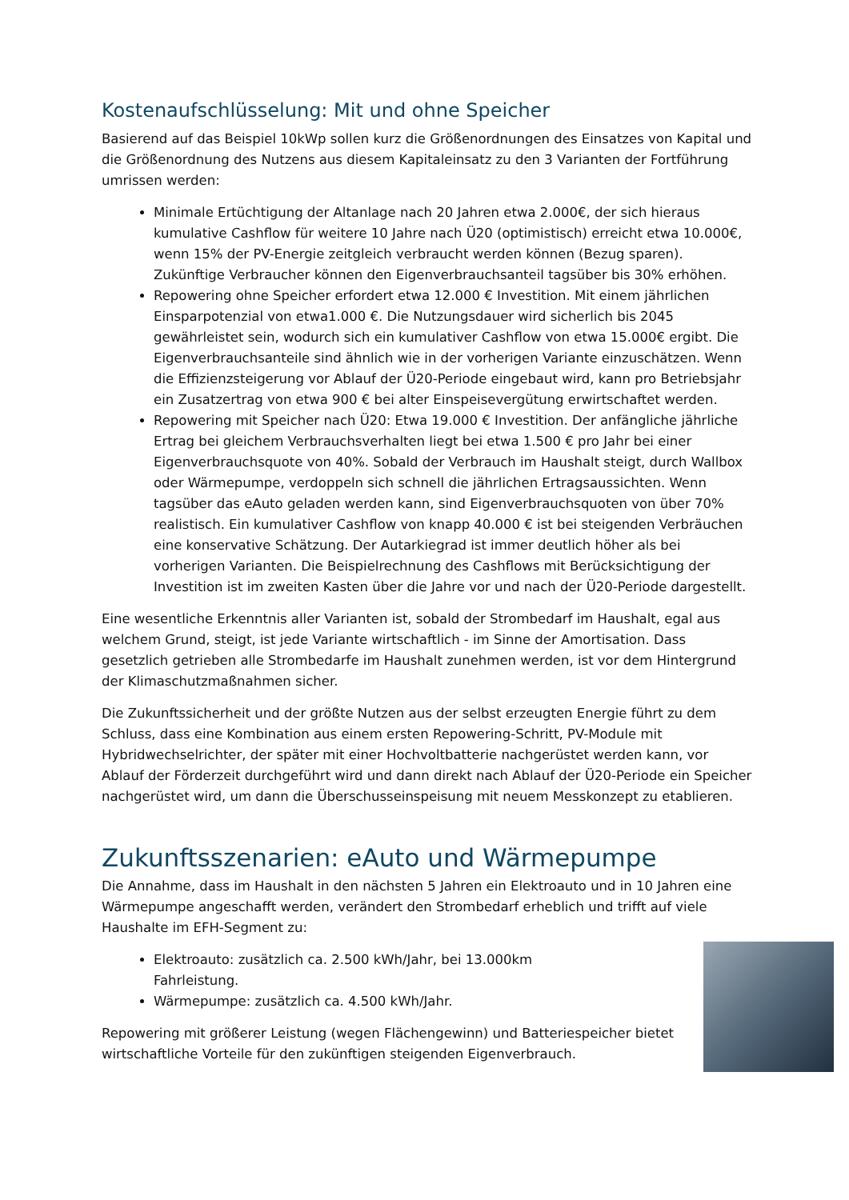Kostenaufschlüsselung: Mit und ohne Speicher
Basierend auf das Beispiel 10kWp sollen kurz die Größenordnungen des Einsatzes von Kapital und die Größenordnung des Nutzens aus diesem Kapitaleinsatz zu den 3 Varianten der Fortführung umrissen werden:
Minimale Ertüchtigung der Altanlage nach 20 Jahren etwa 2.000€, der sich hieraus kumulative Cashflow für weitere 10 Jahre nach Ü20 (optimistisch) erreicht etwa 10.000€, wenn 15% der PV-Energie zeitgleich verbraucht werden können (Bezug sparen). Zukünftige Verbraucher können den Eigenverbrauchsanteil tagsüber bis 30% erhöhen.
Repowering ohne Speicher erfordert etwa 12.000 € Investition. Mit einem jährlichen Einsparpotenzial von etwa1.000 €. Die Nutzungsdauer wird sicherlich bis 2045 gewährleistet sein, wodurch sich ein kumulativer Cashflow von etwa 15.000€ ergibt. Die Eigenverbrauchsanteile sind ähnlich wie in der vorherigen Variante einzuschätzen. Wenn die Effizienzsteigerung vor Ablauf der Ü20-Periode eingebaut wird, kann pro Betriebsjahr ein Zusatzertrag von etwa 900 € bei alter Einspeisevergütung erwirtschaftet werden.
Repowering mit Speicher nach Ü20: Etwa 19.000 € Investition. Der anfängliche jährliche Ertrag bei gleichem Verbrauchsverhalten liegt bei etwa 1.500 € pro Jahr bei einer Eigenverbrauchsquote von 40%. Sobald der Verbrauch im Haushalt steigt, durch Wallbox oder Wärmepumpe, verdoppeln sich schnell die jährlichen Ertragsaussichten. Wenn tagsüber das eAuto geladen werden kann, sind Eigenverbrauchsquoten von über 70% realistisch. Ein kumulativer Cashflow von knapp 40.000 € ist bei steigenden Verbräuchen eine konservative Schätzung. Der Autarkiegrad ist immer deutlich höher als bei vorherigen Varianten. Die Beispielrechnung des Cashflows mit Berücksichtigung der Investition ist im zweiten Kasten über die Jahre vor und nach der Ü20-Periode dargestellt.
Eine wesentliche Erkenntnis aller Varianten ist, sobald der Strombedarf im Haushalt, egal aus welchem Grund, steigt, ist jede Variante wirtschaftlich - im Sinne der Amortisation. Dass gesetzlich getrieben alle Strombedarfe im Haushalt zunehmen werden, ist vor dem Hintergrund der Klimaschutzmaßnahmen sicher.
Die Zukunftssicherheit und der größte Nutzen aus der selbst erzeugten Energie führt zu dem Schluss, dass eine Kombination aus einem ersten Repowering-Schritt, PV-Module mit Hybridwechselrichter, der später mit einer Hochvoltbatterie nachgerüstet werden kann, vor Ablauf der Förderzeit durchgeführt wird und dann direkt nach Ablauf der Ü20-Periode ein Speicher nachgerüstet wird, um dann die Überschusseinspeisung mit neuem Messkonzept zu etablieren.
Zukunftsszenarien: eAuto und Wärmepumpe
Die Annahme, dass im Haushalt in den nächsten 5 Jahren ein Elektroauto und in 10 Jahren eine Wärmepumpe angeschafft werden, verändert den Strombedarf erheblich und trifft auf viele Haushalte im EFH-Segment zu:
Elektroauto: zusätzlich ca. 2.500 kWh/Jahr, bei 13.000km
Fahrleistung.
Wärmepumpe: zusätzlich ca. 4.500 kWh/Jahr.
Repowering mit größerer Leistung (wegen Flächengewinn) und Batteriespeicher bietet wirtschaftliche Vorteile für den zukünftigen steigenden Eigenverbrauch.